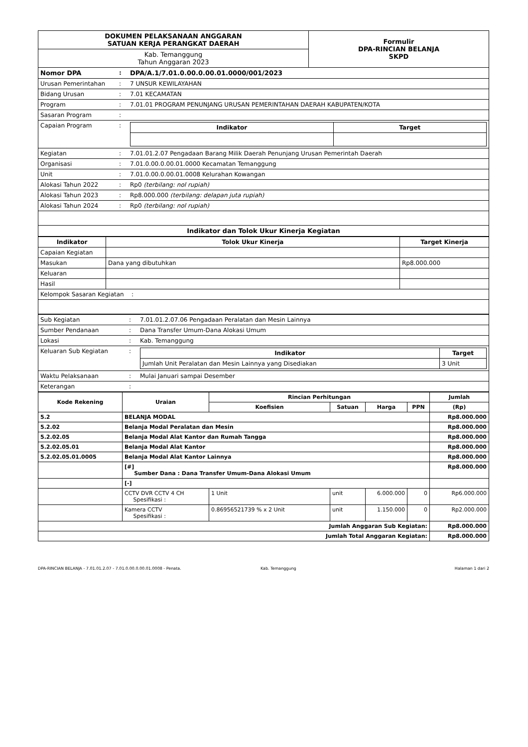| DOKUMEN PELAKSANAAN ANGGARAN SATUAN KERJA PERANGKAT DAERAH | Formulir DPA-RINCIAN BELANJA SKPD |
| Kab. Temanggung Tahun Anggaran 2023 | |
| Nomor DPA | : | DPA/A.1/7.01.0.00.0.00.01.0000/001/2023 |
| Urusan Pemerintahan | : | 7 UNSUR KEWILAYAHAN |
| Bidang Urusan | : | 7.01 KECAMATAN |
| Program | : | 7.01.01 PROGRAM PENUNJANG URUSAN PEMERINTAHAN DAERAH KABUPATEN/KOTA |
| Sasaran Program | : | |
| Capaian Program | : | / Indikator / Target / / --- / --- / |
| Kegiatan | : | 7.01.01.2.07 Pengadaan Barang Milik Daerah Penunjang Urusan Pemerintah Daerah |
| Organisasi | : | 7.01.0.00.0.00.01.0000 Kecamatan Temanggung |
| Unit | : | 7.01.0.00.0.00.01.0008 Kelurahan Kowangan |
| Alokasi Tahun 2022 | : | Rp0 (terbilang: nol rupiah) |
| Alokasi Tahun 2023 | : | Rp8.000.000 (terbilang: delapan juta rupiah) |
| Alokasi Tahun 2024 | : | Rp0 (terbilang: nol rupiah) |
| Indikator dan Tolok Ukur Kinerja Kegiatan | | |
| Indikator | Tolok Ukur Kinerja | Target Kinerja |
| --- | --- | --- |
| Capaian Kegiatan | | |
| Masukan | Dana yang dibutuhkan | Rp8.000.000 |
| Keluaran | | |
| Hasil | | |
| Kelompok Sasaran Kegiatan : | | |
| Sub Kegiatan | : | 7.01.01.2.07.06 Pengadaan Peralatan dan Mesin Lainnya |
| Sumber Pendanaan | : | Dana Transfer Umum-Dana Alokasi Umum |
| Lokasi | : | Kab. Temanggung |
| Keluaran Sub Kegiatan | : | / Indikator / Target / / --- / --- / / Jumlah Unit Peralatan dan Mesin Lainnya yang Disediakan / 3 Unit / |
| Waktu Pelaksanaan | : | Mulai Januari sampai Desember |
| Keterangan | : | |
| Kode Rekening | Uraian | Rincian Perhitungan | | | | Jumlah |
| --- | --- | --- | --- | --- | --- | --- |
| | | Koefisien | Satuan | Harga | PPN | (Rp) |
| 5.2 | BELANJA MODAL | | | | | Rp8.000.000 |
| 5.2.02 | Belanja Modal Peralatan dan Mesin | | | | | Rp8.000.000 |
| 5.2.02.05 | Belanja Modal Alat Kantor dan Rumah Tangga | | | | | Rp8.000.000 |
| 5.2.02.05.01 | Belanja Modal Alat Kantor | | | | | Rp8.000.000 |
| 5.2.02.05.01.0005 | Belanja Modal Alat Kantor Lainnya | | | | | Rp8.000.000 |
| | [#] Sumber Dana : Dana Transfer Umum-Dana Alokasi Umum | | | | | Rp8.000.000 |
| | [-] | | | | | |
| | CCTV DVR CCTV 4 CH Spesifikasi : | 1 Unit | unit | 6.000.000 | 0 | Rp6.000.000 |
| | Kamera CCTV Spesifikasi : | 0.86956521739 % x 2 Unit | unit | 1.150.000 | 0 | Rp2.000.000 |
| Jumlah Anggaran Sub Kegiatan: | | | | | | Rp8.000.000 |
| Jumlah Total Anggaran Kegiatan: | | | | | | Rp8.000.000 |
DPA-RINCIAN BELANJA - 7.01.01.2.07 - 7.01.0.00.0.00.01.0008 - Penata. Kab. Temanggung Halaman 1 dari 2